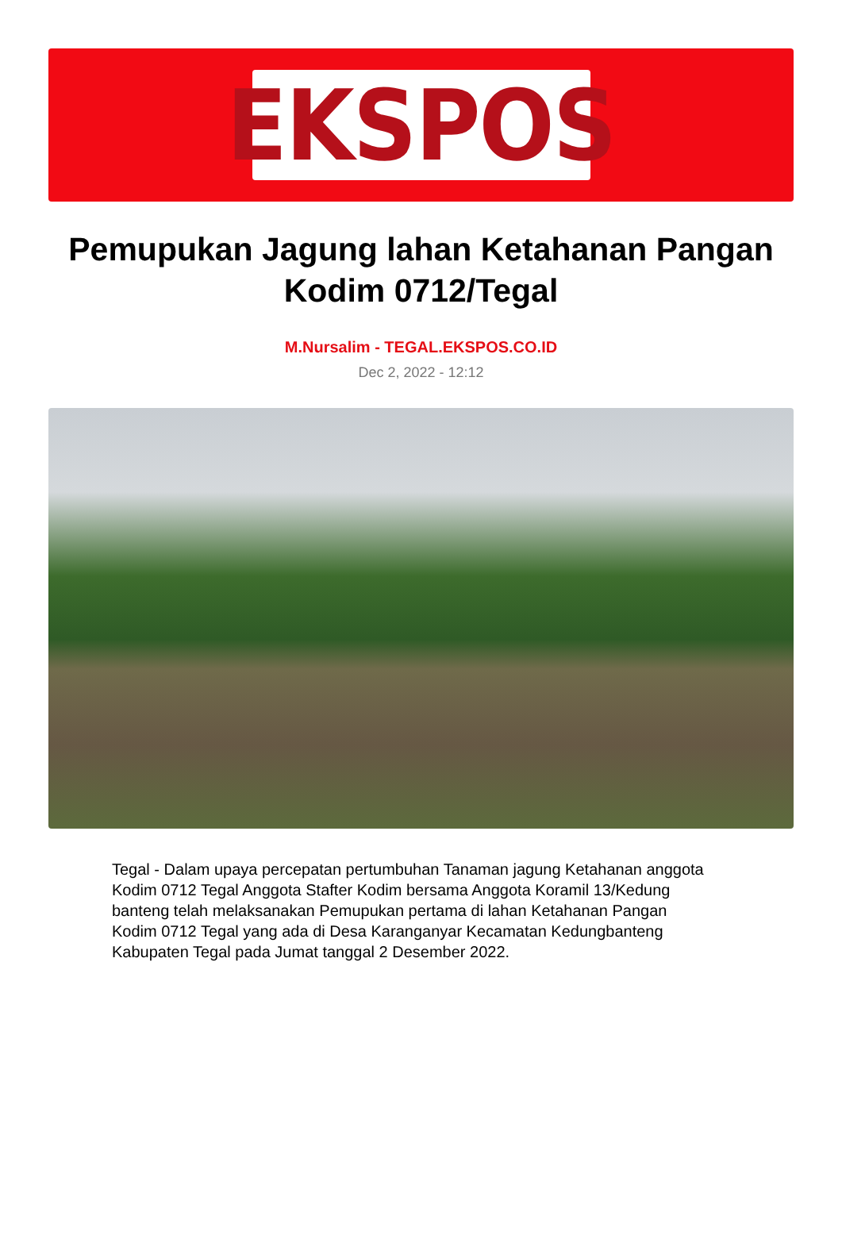EKSPOS
Pemupukan Jagung lahan Ketahanan Pangan Kodim 0712/Tegal
M.Nursalim - TEGAL.EKSPOS.CO.ID
Dec 2, 2022 - 12:12
Tegal - Dalam upaya percepatan pertumbuhan Tanaman jagung Ketahanan anggota Kodim 0712 Tegal Anggota Stafter Kodim bersama Anggota Koramil 13/Kedung banteng telah melaksanakan Pemupukan pertama di lahan Ketahanan Pangan Kodim 0712 Tegal yang ada di Desa Karanganyar Kecamatan Kedungbanteng Kabupaten Tegal pada Jumat tanggal 2 Desember 2022.